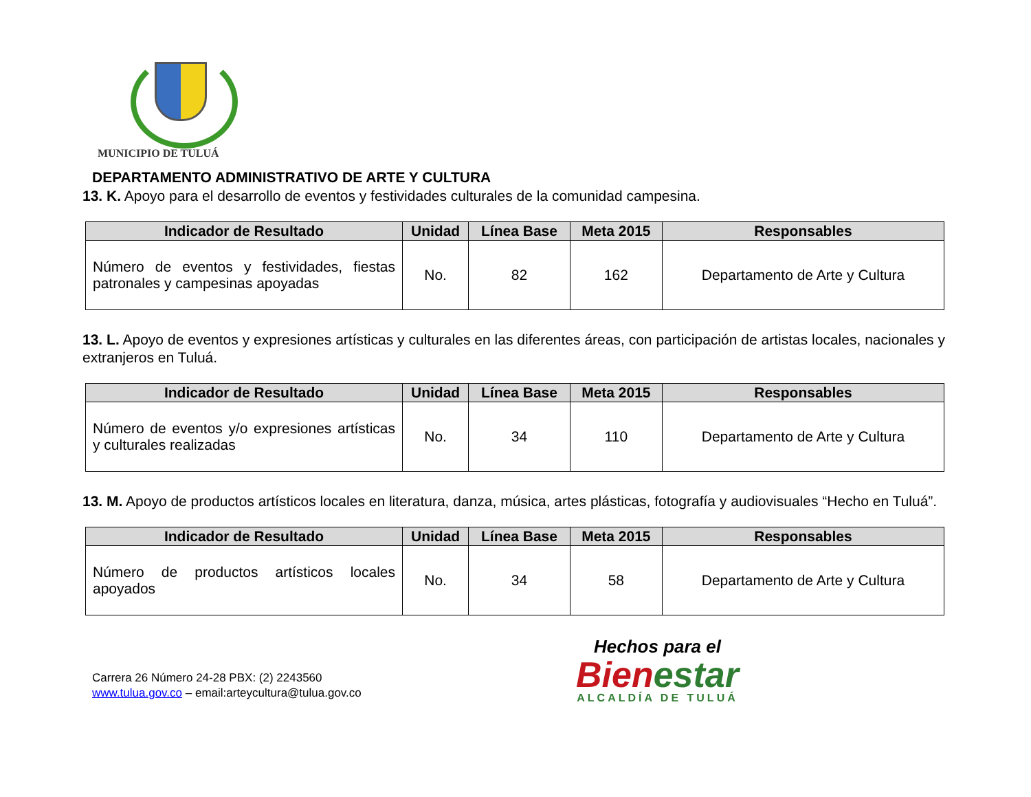MUNICIPIO DE TULUÁ
DEPARTAMENTO ADMINISTRATIVO DE ARTE Y CULTURA
13. K. Apoyo para el desarrollo de eventos y festividades culturales de la comunidad campesina.
| Indicador de Resultado | Unidad | Línea Base | Meta 2015 | Responsables |
| --- | --- | --- | --- | --- |
| Número de eventos y festividades, fiestas patronales y campesinas apoyadas | No. | 82 | 162 | Departamento de Arte y Cultura |
13. L. Apoyo de eventos y expresiones artísticas y culturales en las diferentes áreas, con participación de artistas locales, nacionales y extranjeros en Tuluá.
| Indicador de Resultado | Unidad | Línea Base | Meta 2015 | Responsables |
| --- | --- | --- | --- | --- |
| Número de eventos y/o expresiones artísticas y culturales realizadas | No. | 34 | 110 | Departamento de Arte y Cultura |
13. M. Apoyo de productos artísticos locales en literatura, danza, música, artes plásticas, fotografía y audiovisuales “Hecho en Tuluá”.
| Indicador de Resultado | Unidad | Línea Base | Meta 2015 | Responsables |
| --- | --- | --- | --- | --- |
| Número de productos artísticos locales apoyados | No. | 34 | 58 | Departamento de Arte y Cultura |
Carrera 26 Número 24-28 PBX: (2) 2243560
www.tulua.gov.co – email:arteycultura@tulua.gov.co
Hechos para el
Bienestar
ALCALDÍA DE TULUÁ